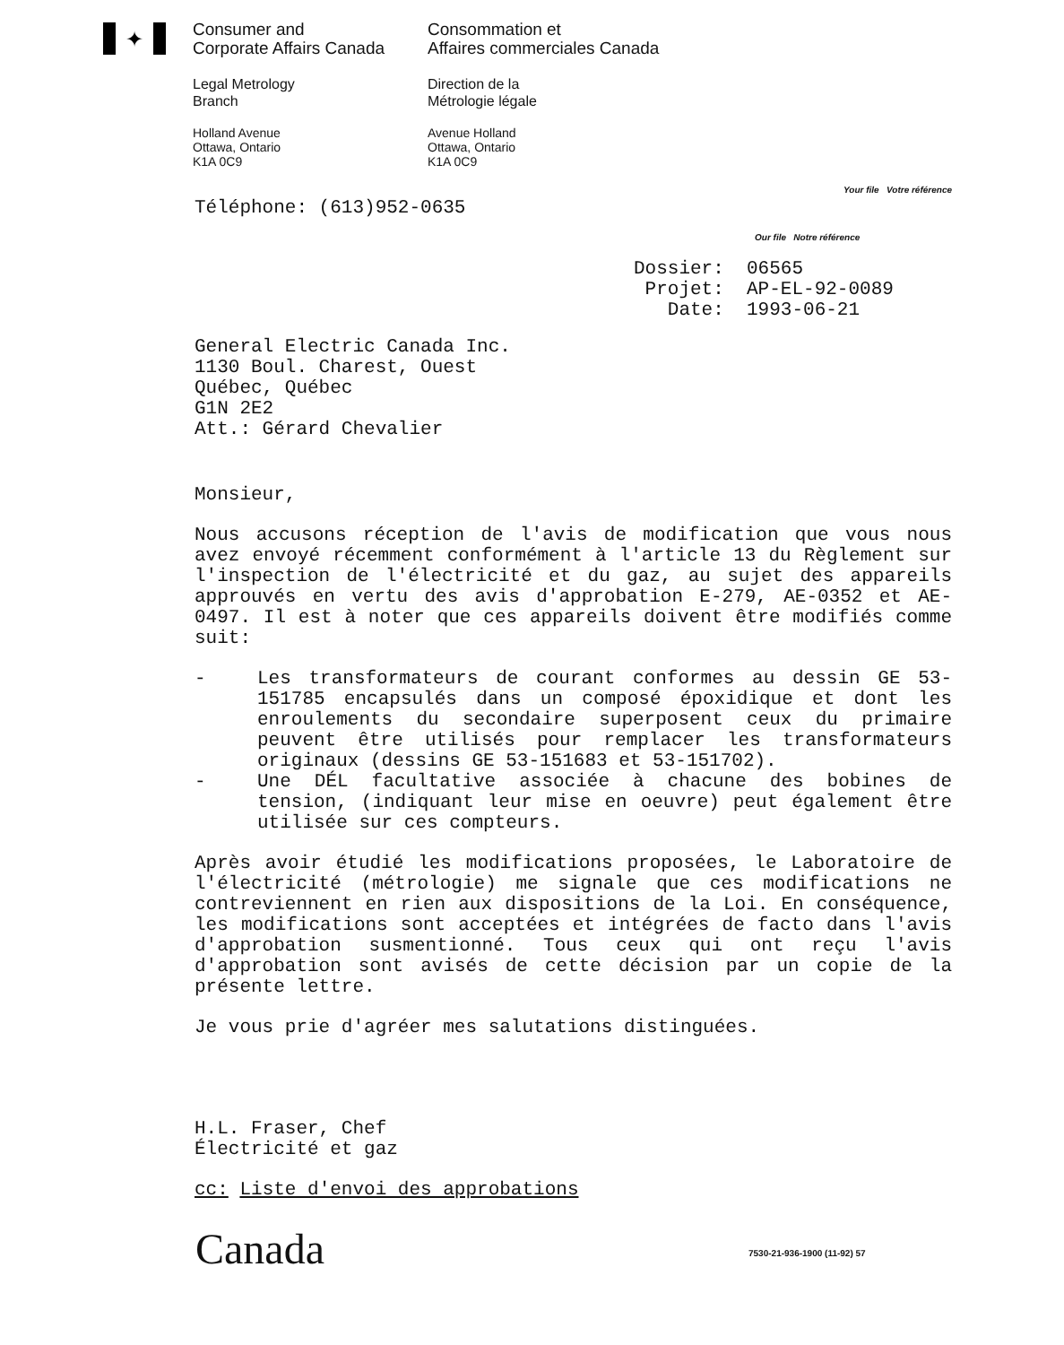✦
Consumer and
Corporate Affairs Canada
Consommation et
Affaires commerciales Canada
Legal Metrology
Branch
Direction de la
Métrologie légale
Holland Avenue
Ottawa, Ontario
K1A 0C9
Avenue Holland
Ottawa, Ontario
K1A 0C9
Téléphone: (613)952-0635 Your file Votre référence
Our file Notre référence
Dossier: 06565 Projet: AP-EL-92-0089 Date: 1993-06-21
General Electric Canada Inc.
1130 Boul. Charest, Ouest
Québec, Québec
G1N 2E2
Att.: Gérard Chevalier
Monsieur,
Nous accusons réception de l'avis de modification que vous nous avez envoyé récemment conformément à l'article 13 du Règlement sur l'inspection de l'électricité et du gaz, au sujet des appareils approuvés en vertu des avis d'approbation E-279, AE-0352 et AE-0497. Il est à noter que ces appareils doivent être modifiés comme suit:
- Les transformateurs de courant conformes au dessin GE 53-151785 encapsulés dans un composé époxidique et dont les enroulements du secondaire superposent ceux du primaire peuvent être utilisés pour remplacer les transformateurs originaux (dessins GE 53-151683 et 53-151702).
- Une DÉL facultative associée à chacune des bobines de tension, (indiquant leur mise en oeuvre) peut également être utilisée sur ces compteurs.
Après avoir étudié les modifications proposées, le Laboratoire de l'électricité (métrologie) me signale que ces modifications ne contreviennent en rien aux dispositions de la Loi. En conséquence, les modifications sont acceptées et intégrées de facto dans l'avis d'approbation susmentionné. Tous ceux qui ont reçu l'avis d'approbation sont avisés de cette décision par un copie de la présente lettre.
Je vous prie d'agréer mes salutations distinguées.
H.L. Fraser, Chef
Électricité et gaz
cc: Liste d'envoi des approbations
Canada 7530-21-936-1900 (11-92) 57